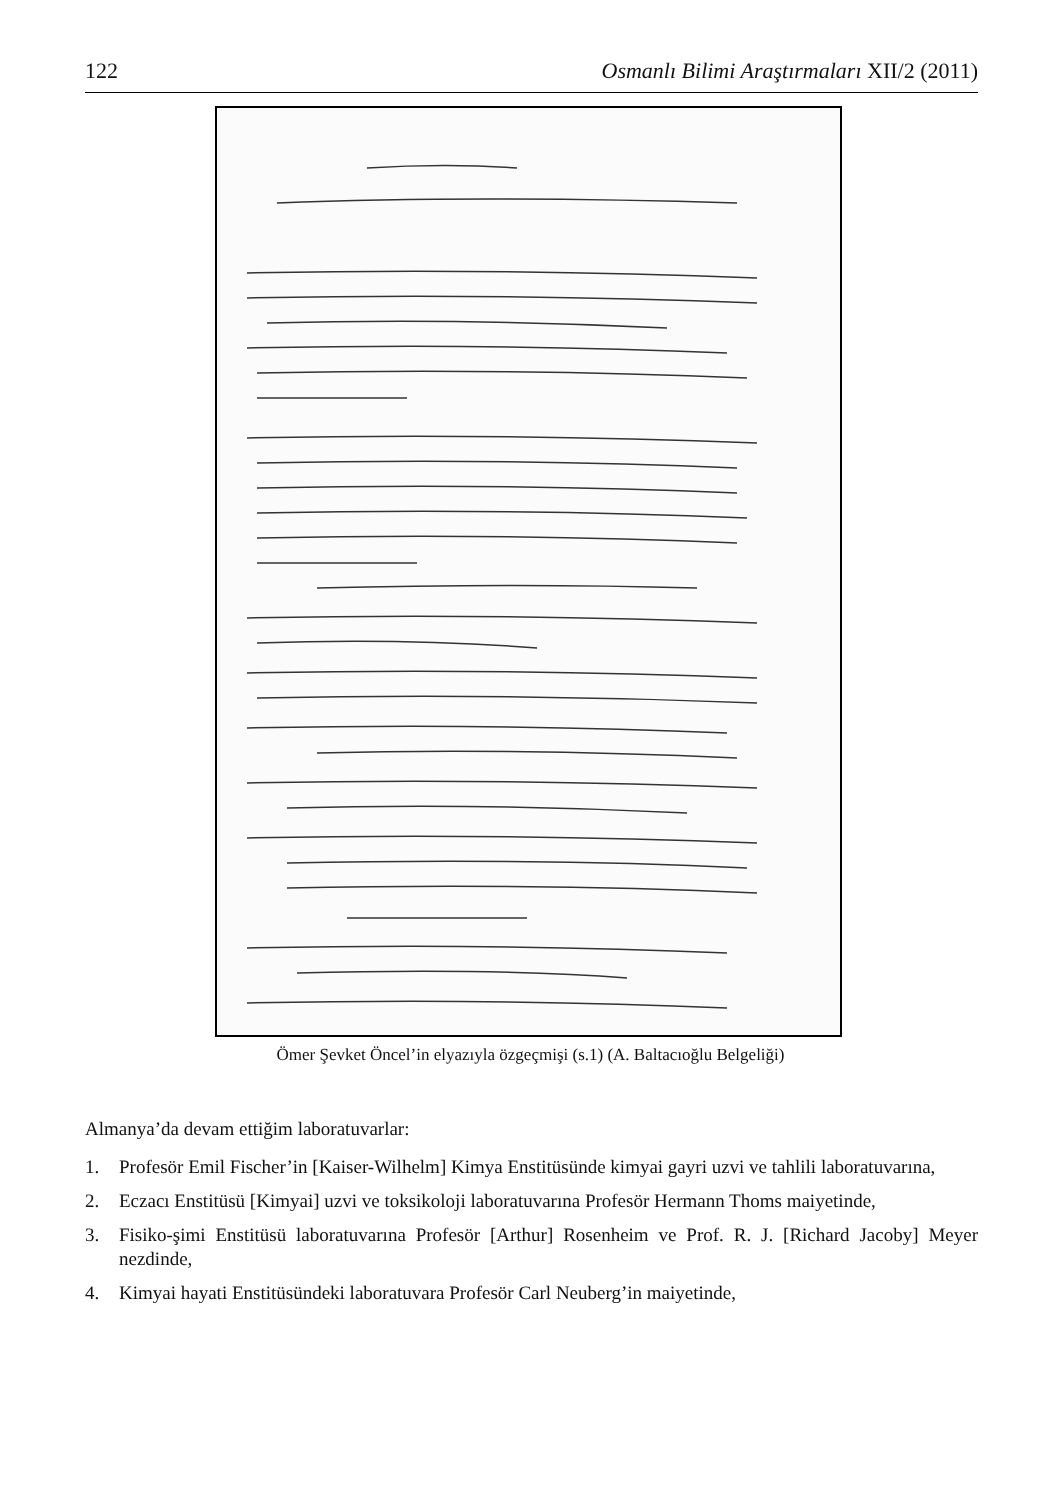122 Osmanlı Bilimi Araştırmaları XII/2 (2011)
Ömer Şevket Öncel’in elyazıyla özgeçmişi (s.1) (A. Baltacıoğlu Belgeliği)
Almanya’da devam ettiğim laboratuvarlar:
1. Profesör Emil Fischer’in [Kaiser-Wilhelm] Kimya Enstitüsünde kimyai gayri uzvi ve tahlili laboratuvarına,
2. Eczacı Enstitüsü [Kimyai] uzvi ve toksikoloji laboratuvarına Profesör Hermann Thoms maiyetinde,
3. Fisiko-şimi Enstitüsü laboratuvarına Profesör [Arthur] Rosenheim ve Prof. R. J. [Richard Jacoby] Meyer nezdinde,
4. Kimyai hayati Enstitüsündeki laboratuvara Profesör Carl Neuberg’in maiyetinde,